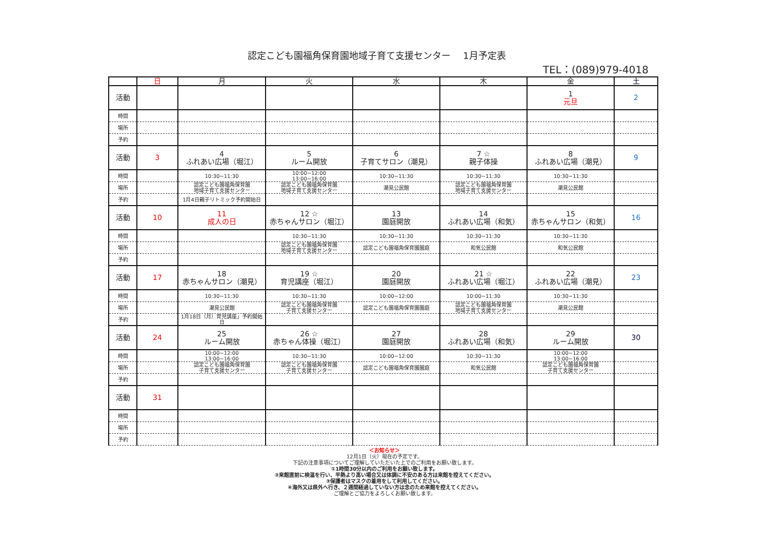認定こども園福角保育園地域子育て支援センター　 1月予定表
TEL：(089)979-4018
| | 日 | 月 | 火 | 水 | 木 | 金 | 土 |
| --- | --- | --- | --- | --- | --- | --- | --- |
| 活動 | | | | | | 1 元旦 | 2 |
| 時間 | | | | | | | |
| 場所 | | | | | | | |
| 予約 | | | | | | | |
| 活動 | 3 | 4 ふれあい広場（堀江） | 5 ルーム開放 | 6 子育てサロン（潮見） | 7 ☆ 親子体操 | 8 ふれあい広場（潮見） | 9 |
| 時間 | | 10:30~11:30 | 10:00~12:00 13:00~16:00 | 10:30~11:30 | 10:30~11:30 | 10:30~11:30 | |
| 場所 | | 認定こども園福角保育園 地域子育て支援センター | 認定こども園福角保育園 地域子育て支援センター | 潮見公民館 | 認定こども園福角保育園 地域子育て支援センター | 潮見公民館 | |
| 予約 | | 1月4日親子リトミック予約開始日 | | | | | |
| 活動 | 10 | 11 成人の日 | 12 ☆ 赤ちゃんサロン（堀江） | 13 園庭開放 | 14 ふれあい広場（和気） | 15 赤ちゃんサロン（和気） | 16 |
| 時間 | | | 10:30~11:30 | 10:30~11:30 | 10:30~11:30 | 10:30~11:30 | |
| 場所 | | | 認定こども園福角保育園 地域子育て支援センター | 認定こども園福角保育園園庭 | 和気公民館 | 和気公民館 | |
| 予約 | | | | | | | |
| 活動 | 17 | 18 赤ちゃんサロン（潮見） | 19 ☆ 育児講座（堀江） | 20 園庭開放 | 21 ☆ ふれあい広場（堀江） | 22 ふれあい広場（潮見） | 23 |
| 時間 | | 10:30~11:30 | 10:30~11:30 | 10:00~12:00 | 10:00~11:30 | 10:30~11:30 | |
| 場所 | | 潮見公民館 | 認定こども園福角保育園 子育て支援センター | 認定こども園福角保育園園庭 | 認定こども園福角保育園 地域子育て支援センター | 潮見公民館 | |
| 予約 | | 1月18日（月）育児講座」予約開始日 | | | | | |
| 活動 | 24 | 25 ルーム開放 | 26 ☆ 赤ちゃん体操（堀江） | 27 園庭開放 | 28 ふれあい広場（和気） | 29 ルーム開放 | 30 |
| 時間 | | 10:00~12:00 13:00~16:00 | 10:30~11:30 | 10:00~12:00 | 10:30~11:30 | 10:00~12:00 13:00~16:00 | |
| 場所 | | 認定こども園福角保育園 子育て支援センター | 認定こども園福角保育園 子育て支援センター | 認定こども園福角保育園園庭 | 和気公民館 | 認定こども園福角保育園 子育て支援センター | |
| 予約 | | | | | | | |
| 活動 | 31 | | | | | | |
| 時間 | | | | | | | |
| 場所 | | | | | | | |
| 予約 | | | | | | | |
＜お知らせ＞
12月1日（火）現在の予定です。
下記の注意事項についてご理解していただいた上でのご利用をお願い致します。
①1時間30分以内のご利用をお願い致します。
②来館直前に検温を行い、平熱より高い場合又は体調に不安のある方は来館を控えてください。
③保護者はマスクの着用をして利用してください。
④海外又は県外へ行き、２週間経過していない方は念のため来館を控えてください。
ご理解とご協力をよろしくお願い致します。